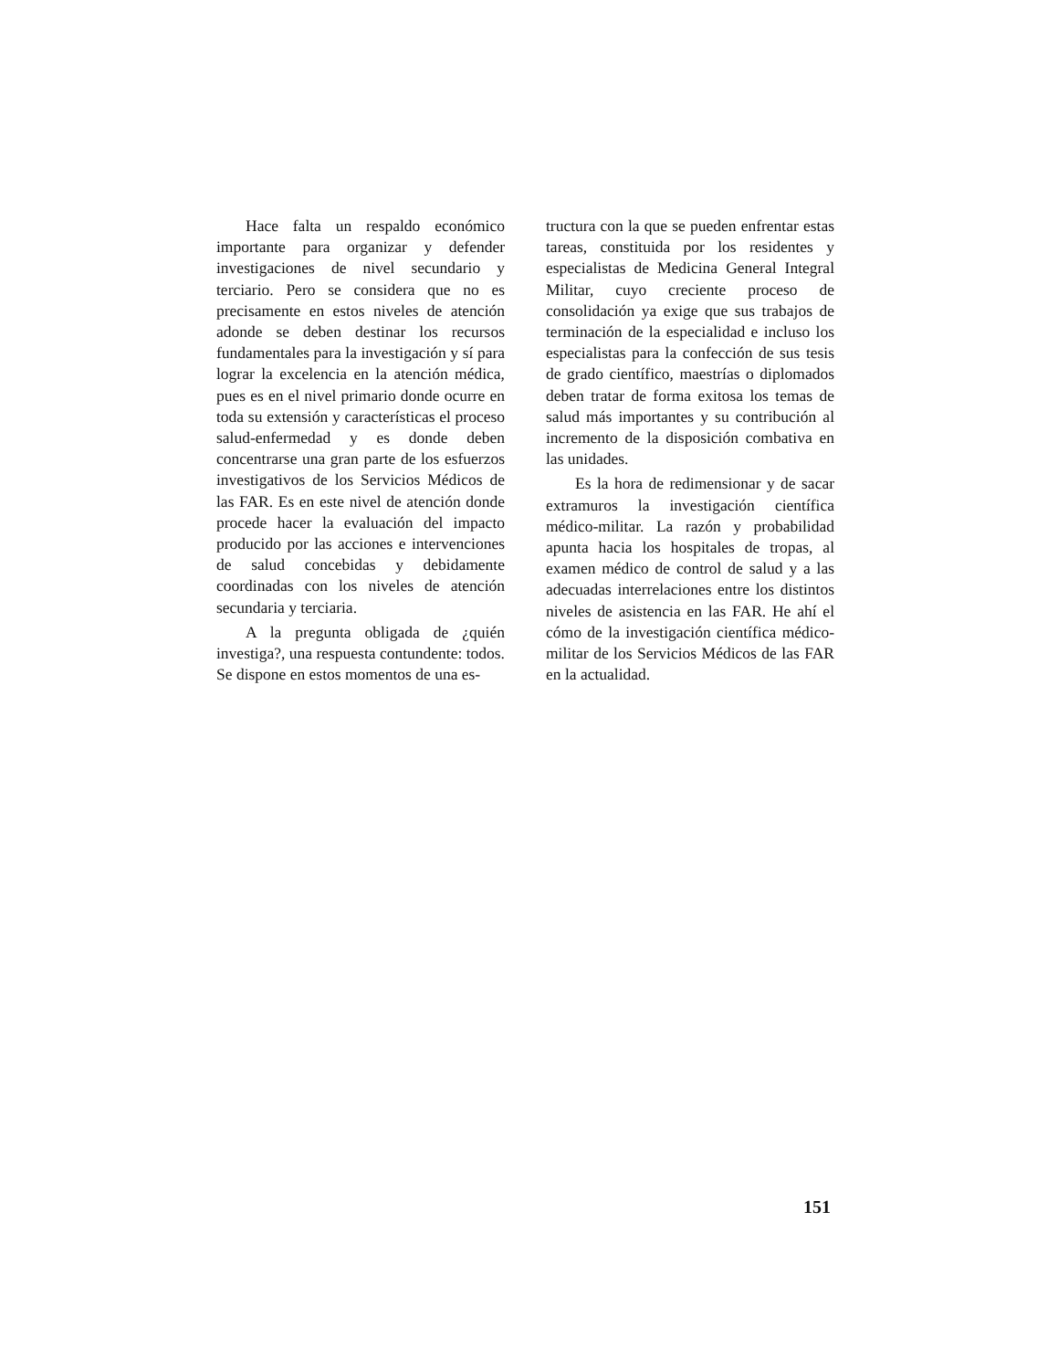Hace falta un respaldo económico importante para organizar y defender investigaciones de nivel secundario y terciario. Pero se considera que no es precisamente en estos niveles de atención adonde se deben destinar los recursos fundamentales para la investigación y sí para lograr la excelencia en la atención médica, pues es en el nivel primario donde ocurre en toda su extensión y características el proceso salud-enfermedad y es donde deben concentrarse una gran parte de los esfuerzos investigativos de los Servicios Médicos de las FAR. Es en este nivel de atención donde procede hacer la evaluación del impacto producido por las acciones e intervenciones de salud concebidas y debidamente coordinadas con los niveles de atención secundaria y terciaria.
A la pregunta obligada de ¿quién investiga?, una respuesta contundente: todos. Se dispone en estos momentos de una es-
tructura con la que se pueden enfrentar estas tareas, constituida por los residentes y especialistas de Medicina General Integral Militar, cuyo creciente proceso de consolidación ya exige que sus trabajos de terminación de la especialidad e incluso los especialistas para la confección de sus tesis de grado científico, maestrías o diplomados deben tratar de forma exitosa los temas de salud más importantes y su contribución al incremento de la disposición combativa en las unidades.
Es la hora de redimensionar y de sacar extramuros la investigación científica médico-militar. La razón y probabilidad apunta hacia los hospitales de tropas, al examen médico de control de salud y a las adecuadas interrelaciones entre los distintos niveles de asistencia en las FAR. He ahí el cómo de la investigación científica médico-militar de los Servicios Médicos de las FAR en la actualidad.
151